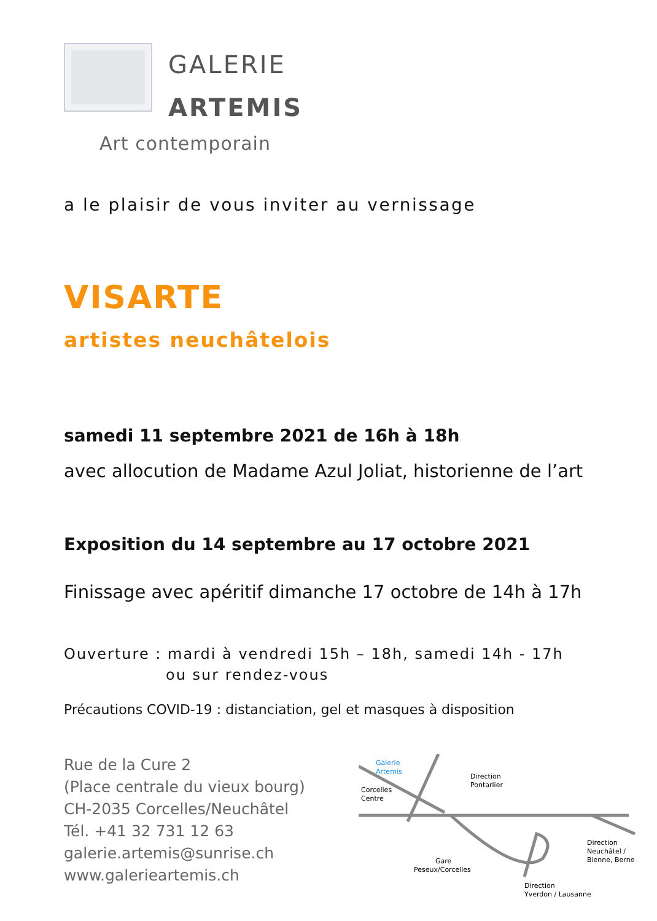GALERIE
ARTEMIS
Art contemporain
a le plaisir de vous inviter au vernissage
VISARTE
artistes neuchâtelois
samedi 11 septembre 2021 de 16h à 18h
avec allocution de Madame Azul Joliat, historienne de l’art
Exposition du 14 septembre au 17 octobre 2021
Finissage avec apéritif dimanche 17 octobre de 14h à 17h
Ouverture : mardi à vendredi 15h – 18h, samedi 14h - 17h
ou sur rendez-vous
Précautions COVID-19 : distanciation, gel et masques à disposition
Rue de la Cure 2
(Place centrale du vieux bourg)
CH-2035 Corcelles/Neuchâtel
Tél. +41 32 731 12 63
galerie.artemis@sunrise.ch
www.galerieartemis.ch
Galerie
Artemis
Corcelles
Centre
Direction
Pontarlier
Direction
Neuchâtel /
Bienne, Berne
Gare
Peseux/Corcelles
Direction
Yverdon / Lausanne